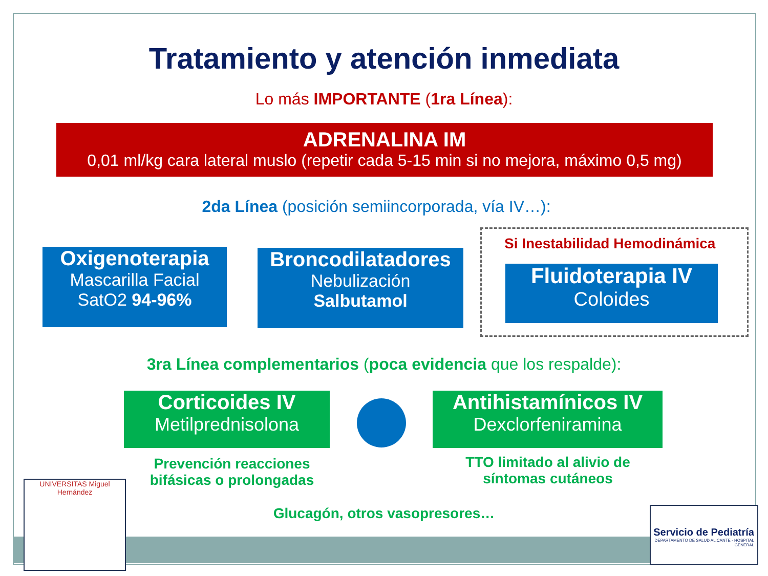Tratamiento y atención inmediata
Lo más IMPORTANTE (1ra Línea):
ADRENALINA IM
0,01 ml/kg cara lateral muslo (repetir cada 5-15 min si no mejora, máximo 0,5 mg)
2da Línea (posición semiincorporada, vía IV…):
Oxigenoterapia
Mascarilla Facial
SatO2 94-96%
Broncodilatadores
Nebulización
Salbutamol
Si Inestabilidad Hemodinámica
Fluidoterapia IV
Coloides
3ra Línea complementarios (poca evidencia que los respalde):
Corticoides IV
Metilprednisolona
Antihistamínicos IV
Dexclorfeniramina
Prevención reacciones bifásicas o prolongadas
TTO limitado al alivio de síntomas cutáneos
Glucagón, otros vasopresores…
UNIVERSITAS Miguel Hernández
Servicio de Pediatría
DEPARTAMENTO DE SALUD ALICANTE - HOSPITAL GENERAL